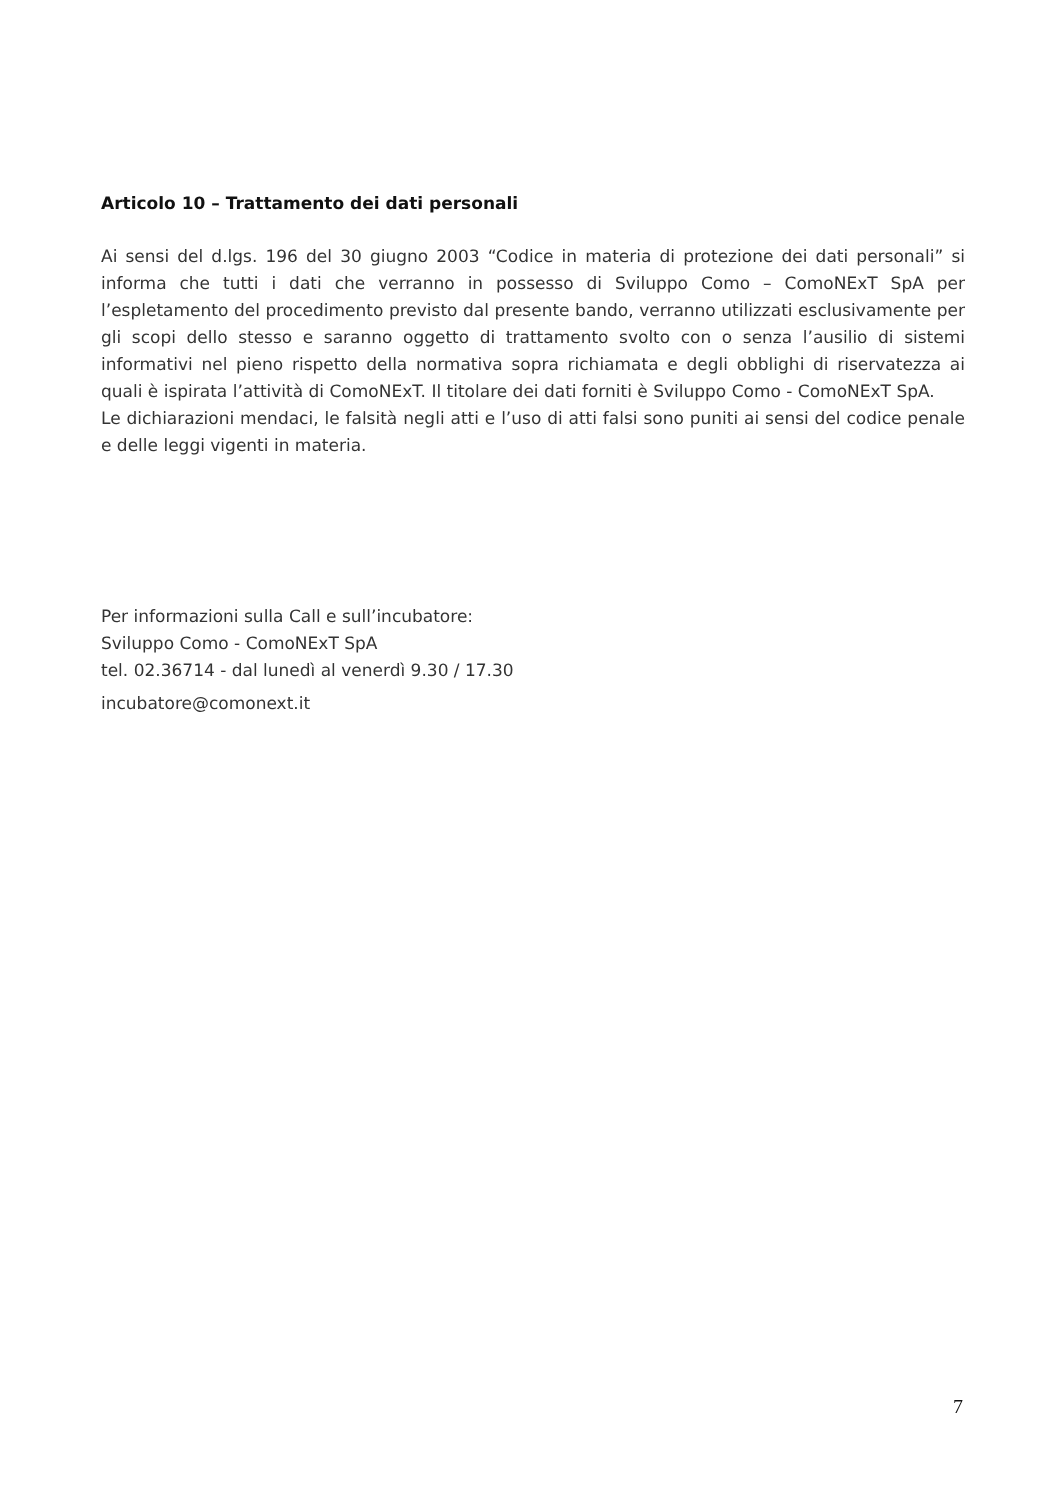Articolo 10 – Trattamento dei dati personali
Ai sensi del d.lgs. 196 del 30 giugno 2003 “Codice in materia di protezione dei dati personali” si informa che tutti i dati che verranno in possesso di Sviluppo Como – ComoNExT SpA per l’espletamento del procedimento previsto dal presente bando, verranno utilizzati esclusivamente per gli scopi dello stesso e saranno oggetto di trattamento svolto con o senza l’ausilio di sistemi informativi nel pieno rispetto della normativa sopra richiamata e degli obblighi di riservatezza ai quali è ispirata l’attività di ComoNExT. Il titolare dei dati forniti è Sviluppo Como - ComoNExT SpA.
Le dichiarazioni mendaci, le falsità negli atti e l’uso di atti falsi sono puniti ai sensi del codice penale e delle leggi vigenti in materia.
Per informazioni sulla Call e sull’incubatore:
Sviluppo Como - ComoNExT SpA
tel. 02.36714 - dal lunedì al venerdì 9.30 / 17.30
incubatore@comonext.it
7